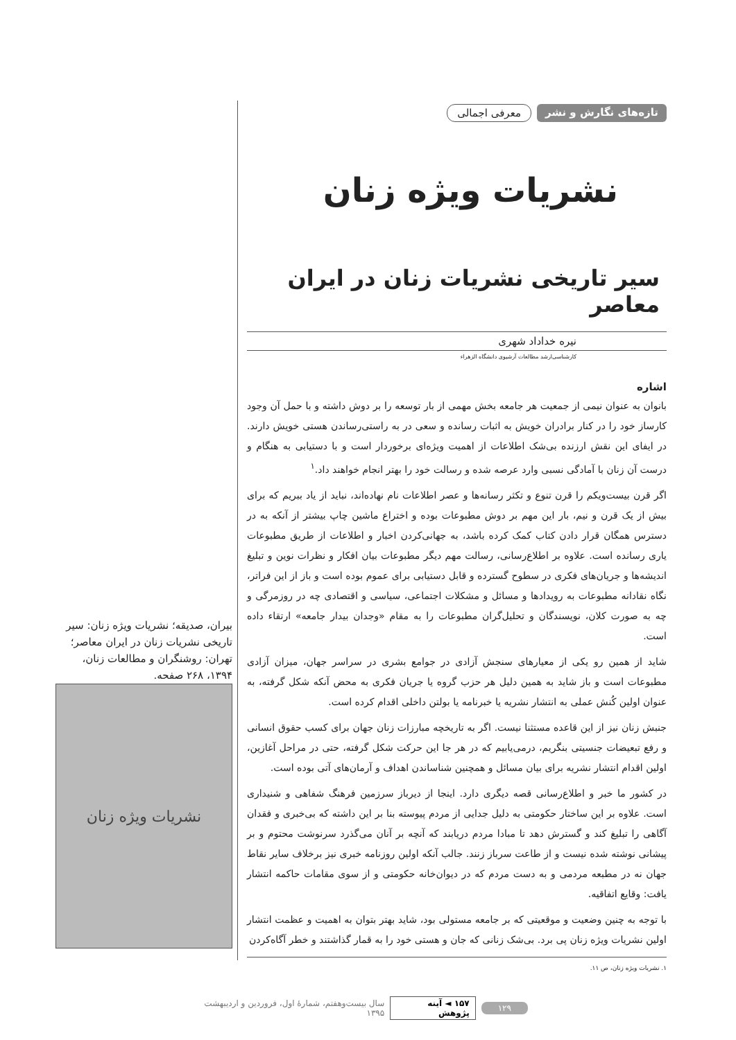تازه‌های نگارش و نشر معرفی اجمالی
نشریات ویژه زنان
سیر تاریخی نشریات زنان در ایران معاصر
نیره خداداد شهری
کارشناسی‌ارشد مطالعات آرشیوی دانشگاه الزهراء
اشاره
بانوان به عنوان نیمی از جمعیت هر جامعه بخش مهمی از بار توسعه را بر دوش داشته و با حمل آن وجود کارساز خود را در کنار برادران خویش به اثبات رسانده و سعی در به راستی‌رساندن هستی خویش دارند. در ایفای این نقش ارزنده بی‌شک اطلاعات از اهمیت ویژه‌ای برخوردار است و با دستیابی به هنگام و درست آن زنان با آمادگی نسبی وارد عرصه شده و رسالت خود را بهتر انجام خواهند داد.<sup>۱</sup>
اگر قرن بیست‌ویکم را قرن تنوع و تکثر رسانه‌ها و عصر اطلاعات نام نهاده‌اند، نباید از یاد ببریم که برای بیش از یک قرن و نیم، بار این مهم بر دوش مطبوعات بوده و اختراع ماشین چاپ بیشتر از آنکه به در دسترس همگان قرار دادن کتاب کمک کرده باشد، به جهانی‌کردن اخبار و اطلاعات از طریق مطبوعات یاری رسانده است. علاوه بر اطلاع‌رسانی، رسالت مهم دیگر مطبوعات بیان افکار و نظرات نوین و تبلیغ اندیشه‌ها و جریان‌های فکری در سطوح گسترده و قابل دستیابی برای عموم بوده است و باز از این فراتر، نگاه نقادانه مطبوعات به رویدادها و مسائل و مشکلات اجتماعی، سیاسی و اقتصادی چه در روزمرگی و چه به صورت کلان، نویسندگان و تحلیل‌گران مطبوعات را به مقام «وجدان بیدار جامعه» ارتقاء داده است.
شاید از همین رو یکی از معیارهای سنجش آزادی در جوامع بشری در سراسر جهان، میزان آزادی مطبوعات است و باز شاید به همین دلیل هر حزب گروه یا جریان فکری به محض آنکه شکل گرفته، به عنوان اولین کُنش عملی به انتشار نشریه یا خبرنامه یا بولتن داخلی اقدام کرده است.
جنبش زنان نیز از این قاعده مستثنا نیست. اگر به تاریخچه مبارزات زنان جهان برای کسب حقوق انسانی و رفع تبعیضات جنسیتی بنگریم، درمی‌یابیم که در هر جا این حرکت شکل گرفته، حتی در مراحل آغازین، اولین اقدام انتشار نشریه برای بیان مسائل و همچنین شناساندن اهداف و آرمان‌های آتی بوده است.
در کشور ما خبر و اطلاع‌رسانی قصه دیگری دارد. اینجا از دیرباز سرزمین فرهنگ شفاهی و شنیداری است. علاوه بر این ساختار حکومتی به دلیل جدایی از مردم پیوسته بنا بر این داشته که بی‌خبری و فقدان آگاهی را تبلیغ کند و گسترش دهد تا مبادا مردم دریابند که آنچه بر آنان می‌گذرد سرنوشت محتوم و بر پیشانی نوشته شده نیست و از طاعت سرباز زنند. جالب آنکه اولین روزنامه خبری نیز برخلاف سایر نقاط جهان نه در مطبعه مردمی و به دست مردم که در دیوان‌خانه حکومتی و از سوی مقامات حاکمه انتشار یافت: وقایع اتفاقیه.
با توجه به چنین وضعیت و موقعیتی که بر جامعه مستولی بود، شاید بهتر بتوان به اهمیت و عظمت انتشار اولین نشریات ویژه زنان پی برد. بی‌شک زنانی که جان و هستی خود را به قمار گذاشتند و خطر آگاه‌کردن
۱. نشریات ویژه زنان، ص ۱۱.
بیران، صدیقه؛ نشریات ویژه زنان: سیر تاریخی نشریات زنان در ایران معاصر؛ تهران: روشنگران و مطالعات زنان، ۱۳۹۴، ۲۶۸ صفحه.
نشریات ویژه زنان
۱۲۹ ۱۵۷ ◄ آینه پژوهش سال بیست‌وهفتم، شمارهٔ اول، فروردین و اردیبهشت ۱۳۹۵